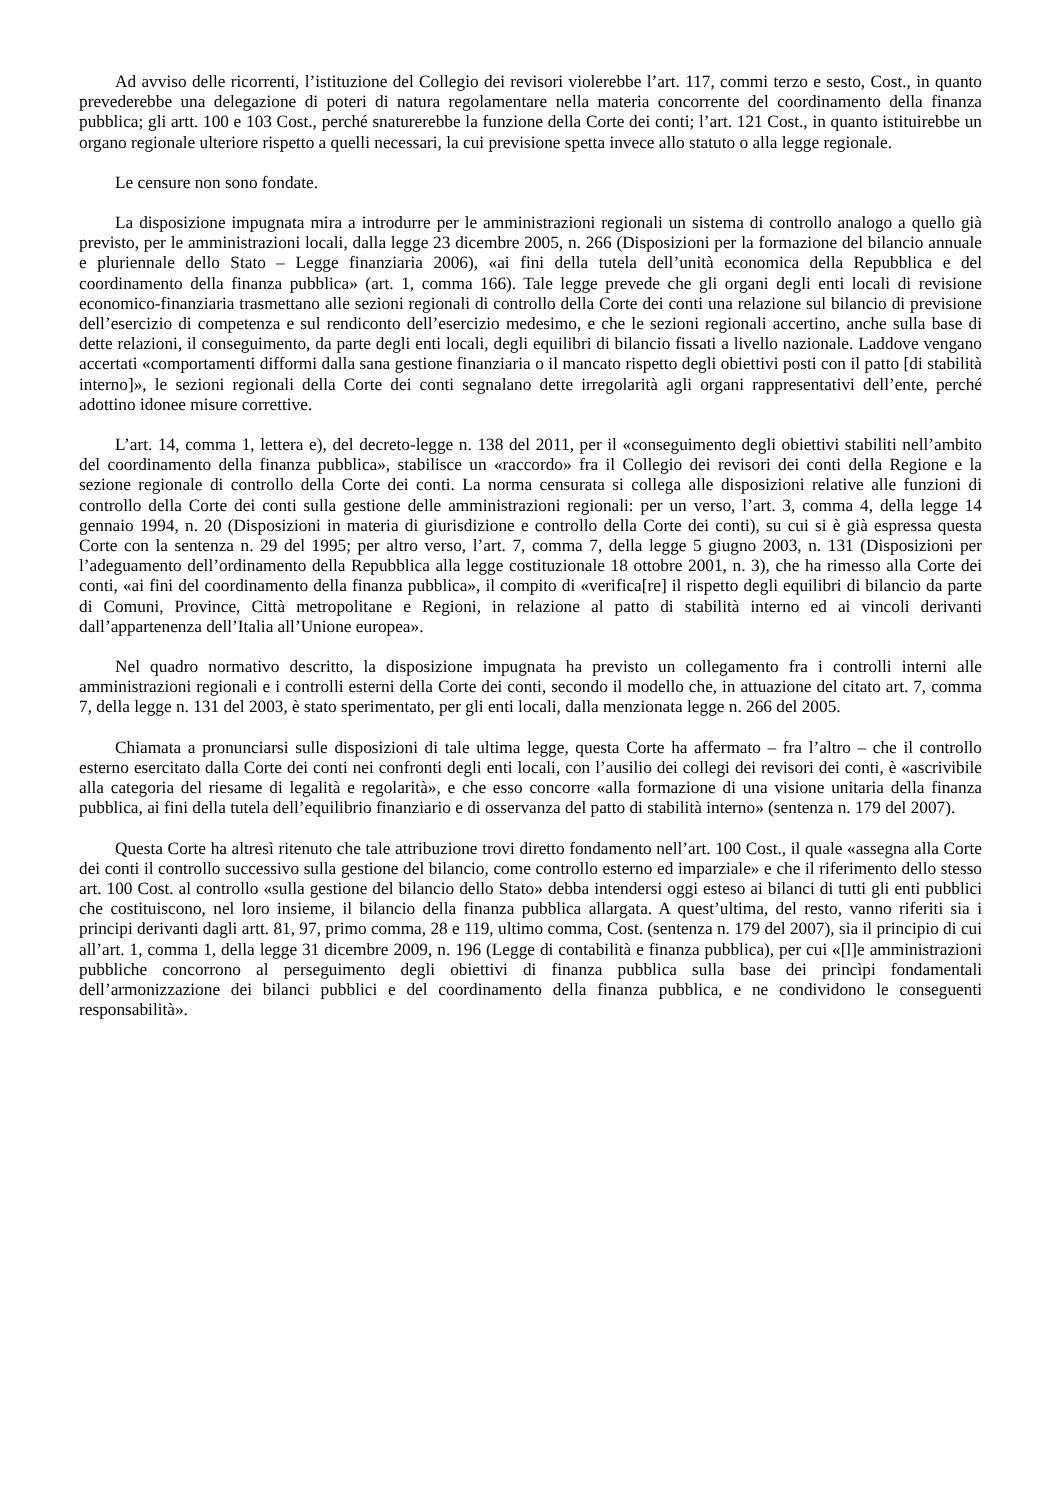Ad avviso delle ricorrenti, l’istituzione del Collegio dei revisori violerebbe l’art. 117, commi terzo e sesto, Cost., in quanto prevederebbe una delegazione di poteri di natura regolamentare nella materia concorrente del coordinamento della finanza pubblica; gli artt. 100 e 103 Cost., perché snaturerebbe la funzione della Corte dei conti; l’art. 121 Cost., in quanto istituirebbe un organo regionale ulteriore rispetto a quelli necessari, la cui previsione spetta invece allo statuto o alla legge regionale.
Le censure non sono fondate.
La disposizione impugnata mira a introdurre per le amministrazioni regionali un sistema di controllo analogo a quello già previsto, per le amministrazioni locali, dalla legge 23 dicembre 2005, n. 266 (Disposizioni per la formazione del bilancio annuale e pluriennale dello Stato – Legge finanziaria 2006), «ai fini della tutela dell’unità economica della Repubblica e del coordinamento della finanza pubblica» (art. 1, comma 166). Tale legge prevede che gli organi degli enti locali di revisione economico-finanziaria trasmettano alle sezioni regionali di controllo della Corte dei conti una relazione sul bilancio di previsione dell’esercizio di competenza e sul rendiconto dell’esercizio medesimo, e che le sezioni regionali accertino, anche sulla base di dette relazioni, il conseguimento, da parte degli enti locali, degli equilibri di bilancio fissati a livello nazionale. Laddove vengano accertati «comportamenti difformi dalla sana gestione finanziaria o il mancato rispetto degli obiettivi posti con il patto [di stabilità interno]», le sezioni regionali della Corte dei conti segnalano dette irregolarità agli organi rappresentativi dell’ente, perché adottino idonee misure correttive.
L’art. 14, comma 1, lettera e), del decreto-legge n. 138 del 2011, per il «conseguimento degli obiettivi stabiliti nell’ambito del coordinamento della finanza pubblica», stabilisce un «raccordo» fra il Collegio dei revisori dei conti della Regione e la sezione regionale di controllo della Corte dei conti. La norma censurata si collega alle disposizioni relative alle funzioni di controllo della Corte dei conti sulla gestione delle amministrazioni regionali: per un verso, l’art. 3, comma 4, della legge 14 gennaio 1994, n. 20 (Disposizioni in materia di giurisdizione e controllo della Corte dei conti), su cui si è già espressa questa Corte con la sentenza n. 29 del 1995; per altro verso, l’art. 7, comma 7, della legge 5 giugno 2003, n. 131 (Disposizioni per l’adeguamento dell’ordinamento della Repubblica alla legge costituzionale 18 ottobre 2001, n. 3), che ha rimesso alla Corte dei conti, «ai fini del coordinamento della finanza pubblica», il compito di «verifica[re] il rispetto degli equilibri di bilancio da parte di Comuni, Province, Città metropolitane e Regioni, in relazione al patto di stabilità interno ed ai vincoli derivanti dall’appartenenza dell’Italia all’Unione europea».
Nel quadro normativo descritto, la disposizione impugnata ha previsto un collegamento fra i controlli interni alle amministrazioni regionali e i controlli esterni della Corte dei conti, secondo il modello che, in attuazione del citato art. 7, comma 7, della legge n. 131 del 2003, è stato sperimentato, per gli enti locali, dalla menzionata legge n. 266 del 2005.
Chiamata a pronunciarsi sulle disposizioni di tale ultima legge, questa Corte ha affermato – fra l’altro – che il controllo esterno esercitato dalla Corte dei conti nei confronti degli enti locali, con l’ausilio dei collegi dei revisori dei conti, è «ascrivibile alla categoria del riesame di legalità e regolarità», e che esso concorre «alla formazione di una visione unitaria della finanza pubblica, ai fini della tutela dell’equilibrio finanziario e di osservanza del patto di stabilità interno» (sentenza n. 179 del 2007).
Questa Corte ha altresì ritenuto che tale attribuzione trovi diretto fondamento nell’art. 100 Cost., il quale «assegna alla Corte dei conti il controllo successivo sulla gestione del bilancio, come controllo esterno ed imparziale» e che il riferimento dello stesso art. 100 Cost. al controllo «sulla gestione del bilancio dello Stato» debba intendersi oggi esteso ai bilanci di tutti gli enti pubblici che costituiscono, nel loro insieme, il bilancio della finanza pubblica allargata. A quest’ultima, del resto, vanno riferiti sia i principi derivanti dagli artt. 81, 97, primo comma, 28 e 119, ultimo comma, Cost. (sentenza n. 179 del 2007), sia il principio di cui all’art. 1, comma 1, della legge 31 dicembre 2009, n. 196 (Legge di contabilità e finanza pubblica), per cui «[l]e amministrazioni pubbliche concorrono al perseguimento degli obiettivi di finanza pubblica sulla base dei princìpi fondamentali dell’armonizzazione dei bilanci pubblici e del coordinamento della finanza pubblica, e ne condividono le conseguenti responsabilità».